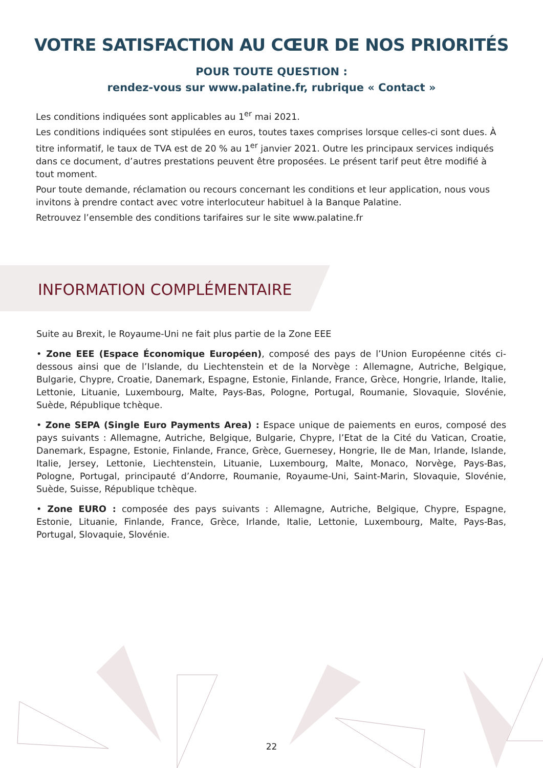VOTRE SATISFACTION AU CŒUR DE NOS PRIORITÉS
POUR TOUTE QUESTION :
rendez-vous sur www.palatine.fr, rubrique « Contact »
Les conditions indiquées sont applicables au 1<sup>er</sup> mai 2021.
Les conditions indiquées sont stipulées en euros, toutes taxes comprises lorsque celles-ci sont dues. À titre informatif, le taux de TVA est de 20 % au 1<sup>er</sup> janvier 2021. Outre les principaux services indiqués dans ce document, d’autres prestations peuvent être proposées. Le présent tarif peut être modifié à tout moment.
Pour toute demande, réclamation ou recours concernant les conditions et leur application, nous vous invitons à prendre contact avec votre interlocuteur habituel à la Banque Palatine.
Retrouvez l’ensemble des conditions tarifaires sur le site www.palatine.fr
INFORMATION COMPLÉMENTAIRE
Suite au Brexit, le Royaume-Uni ne fait plus partie de la Zone EEE
• Zone EEE (Espace Économique Européen), composé des pays de l’Union Européenne cités ci-dessous ainsi que de l’Islande, du Liechtenstein et de la Norvège : Allemagne, Autriche, Belgique, Bulgarie, Chypre, Croatie, Danemark, Espagne, Estonie, Finlande, France, Grèce, Hongrie, Irlande, Italie, Lettonie, Lituanie, Luxembourg, Malte, Pays-Bas, Pologne, Portugal, Roumanie, Slovaquie, Slovénie, Suède, République tchèque.
• Zone SEPA (Single Euro Payments Area) : Espace unique de paiements en euros, composé des pays suivants : Allemagne, Autriche, Belgique, Bulgarie, Chypre, l’Etat de la Cité du Vatican, Croatie, Danemark, Espagne, Estonie, Finlande, France, Grèce, Guernesey, Hongrie, Ile de Man, Irlande, Islande, Italie, Jersey, Lettonie, Liechtenstein, Lituanie, Luxembourg, Malte, Monaco, Norvège, Pays-Bas, Pologne, Portugal, principauté d’Andorre, Roumanie, Royaume-Uni, Saint-Marin, Slovaquie, Slovénie, Suède, Suisse, République tchèque.
• Zone EURO : composée des pays suivants : Allemagne, Autriche, Belgique, Chypre, Espagne, Estonie, Lituanie, Finlande, France, Grèce, Irlande, Italie, Lettonie, Luxembourg, Malte, Pays-Bas, Portugal, Slovaquie, Slovénie.
22